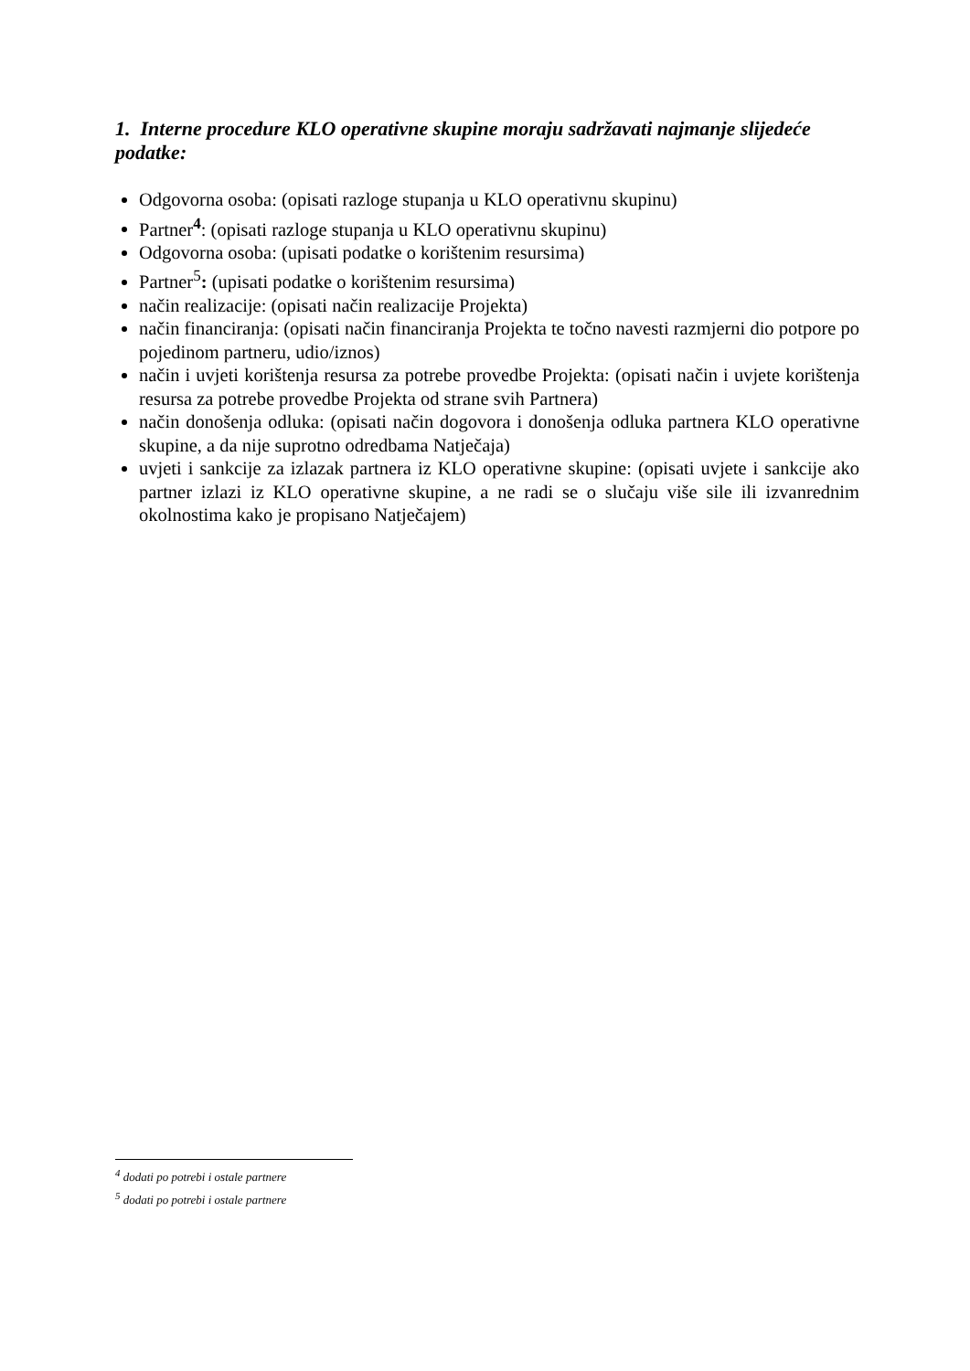1. Interne procedure KLO operativne skupine moraju sadržavati najmanje slijedeće podatke:
Odgovorna osoba: (opisati razloge stupanja u KLO operativnu skupinu)
Partner<sup>4</sup>: (opisati razloge stupanja u KLO operativnu skupinu)
Odgovorna osoba: (upisati podatke o korištenim resursima)
Partner<sup>5</sup>: (upisati podatke o korištenim resursima)
način realizacije: (opisati način realizacije Projekta)
način financiranja: (opisati način financiranja Projekta te točno navesti razmjerni dio potpore po pojedinom partneru, udio/iznos)
način i uvjeti korištenja resursa za potrebe provedbe Projekta: (opisati način i uvjete korištenja resursa za potrebe provedbe Projekta od strane svih Partnera)
način donošenja odluka: (opisati način dogovora i donošenja odluka partnera KLO operativne skupine, a da nije suprotno odredbama Natječaja)
uvjeti i sankcije za izlazak partnera iz KLO operativne skupine: (opisati uvjete i sankcije ako partner izlazi iz KLO operativne skupine, a ne radi se o slučaju više sile ili izvanrednim okolnostima kako je propisano Natječajem)
<sup>4</sup> dodati po potrebi i ostale partnere
<sup>5</sup> dodati po potrebi i ostale partnere